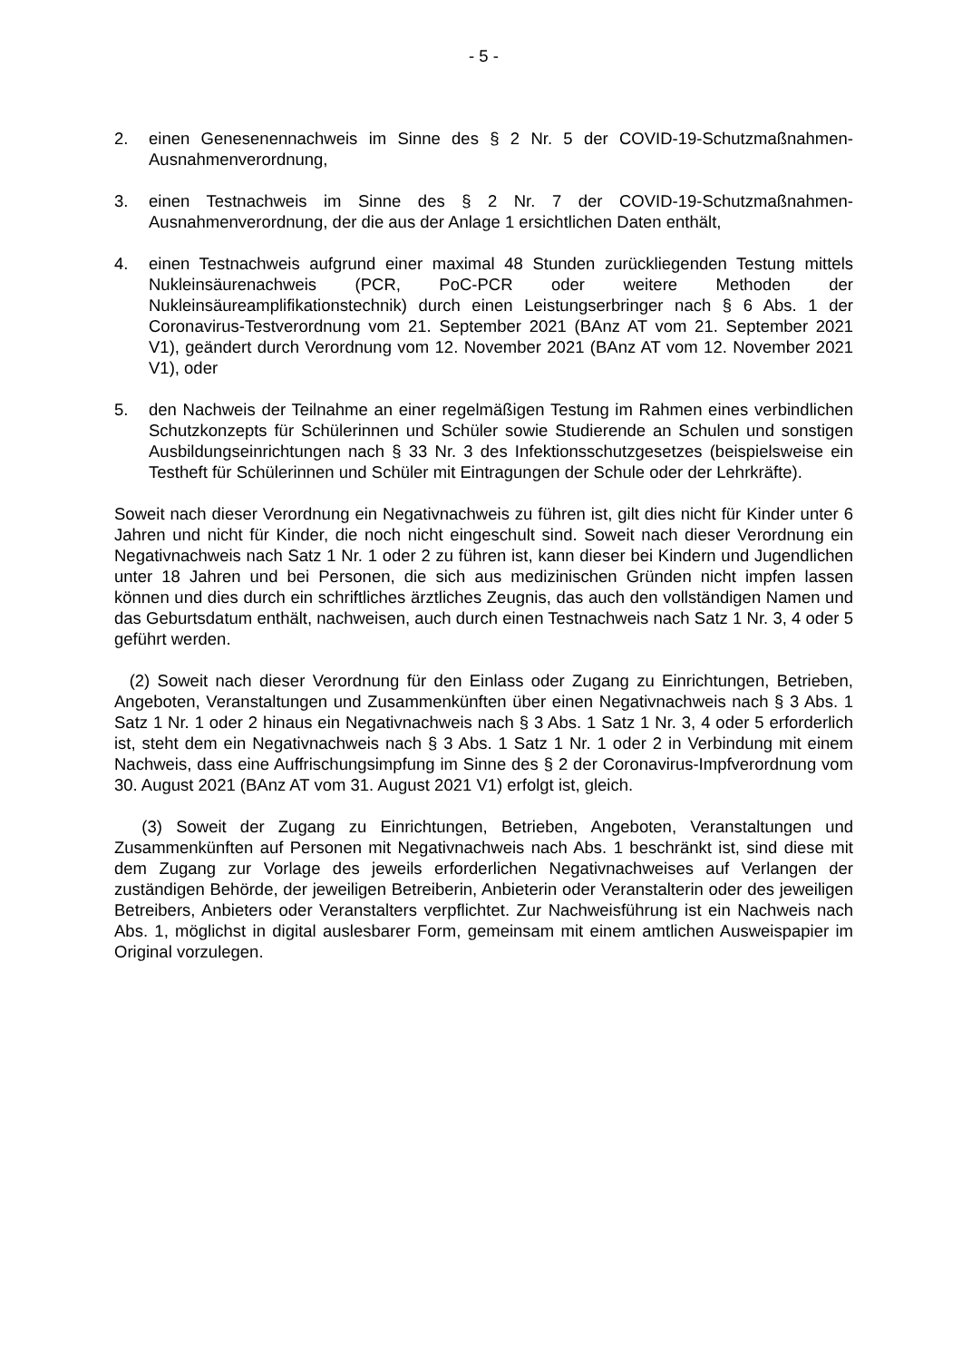- 5 -
2. einen Genesenennachweis im Sinne des § 2 Nr. 5 der COVID-19-Schutzmaß­nahmen-Ausnahmenverordnung,
3. einen Testnachweis im Sinne des § 2 Nr. 7 der COVID-19-Schutzmaßnahmen-Ausnahmenverordnung, der die aus der Anlage 1 ersichtlichen Daten enthält,
4. einen Testnachweis aufgrund einer maximal 48 Stunden zurückliegenden Tes­tung mittels Nukleinsäurenachweis (PCR, PoC-PCR oder weitere Methoden der Nukleinsäureamplifikationstechnik) durch einen Leistungserbringer nach § 6 Abs. 1 der Coronavirus-Testverordnung vom 21. September 2021 (BAnz AT vom 21. September 2021 V1), geändert durch Verordnung vom 12. November 2021 (BAnz AT vom 12. November 2021 V1), oder
5. den Nachweis der Teilnahme an einer regelmäßigen Testung im Rahmen eines verbindlichen Schutzkonzepts für Schülerinnen und Schüler sowie Studierende an Schulen und sonstigen Ausbildungseinrichtungen nach § 33 Nr. 3 des Infekti­onsschutzgesetzes (beispielsweise ein Testheft für Schülerinnen und Schüler mit Eintragungen der Schule oder der Lehrkräfte).
Soweit nach dieser Verordnung ein Negativnachweis zu führen ist, gilt dies nicht für Kinder unter 6 Jahren und nicht für Kinder, die noch nicht eingeschult sind. Soweit nach dieser Verordnung ein Negativnachweis nach Satz 1 Nr. 1 oder 2 zu führen ist, kann dieser bei Kindern und Jugendlichen unter 18 Jahren und bei Personen, die sich aus medizinischen Gründen nicht impfen lassen können und dies durch ein schriftliches ärztliches Zeugnis, das auch den vollständigen Namen und das Ge­burtsdatum enthält, nachweisen, auch durch einen Testnachweis nach Satz 1 Nr. 3, 4 oder 5 geführt werden.
(2) Soweit nach dieser Verordnung für den Einlass oder Zugang zu Einrichtungen, Betrieben, Angeboten, Veranstaltungen und Zusammenkünften über einen Negativ­nachweis nach § 3 Abs. 1 Satz 1 Nr. 1 oder 2 hinaus ein Negativnachweis nach § 3 Abs. 1 Satz 1 Nr. 3, 4 oder 5 erforderlich ist, steht dem ein Negativnachweis nach § 3 Abs. 1 Satz 1 Nr. 1 oder 2 in Verbindung mit einem Nachweis, dass eine Auffri­schungsimpfung im Sinne des § 2 der Coronavirus-Impfverordnung vom 30. August 2021 (BAnz AT vom 31. August 2021 V1) erfolgt ist, gleich.
(3) Soweit der Zugang zu Einrichtungen, Betrieben, Angeboten, Veranstaltungen und Zusammenkünften auf Personen mit Negativnachweis nach Abs. 1 beschränkt ist, sind diese mit dem Zugang zur Vorlage des jeweils erforderlichen Negativnach­weises auf Verlangen der zuständigen Behörde, der jeweiligen Betreiberin, Anbiete­rin oder Veranstalterin oder des jeweiligen Betreibers, Anbieters oder Veranstalters verpflichtet. Zur Nachweisführung ist ein Nachweis nach Abs. 1, möglichst in digital auslesbarer Form, gemeinsam mit einem amtlichen Ausweispapier im Original vorzu­legen.